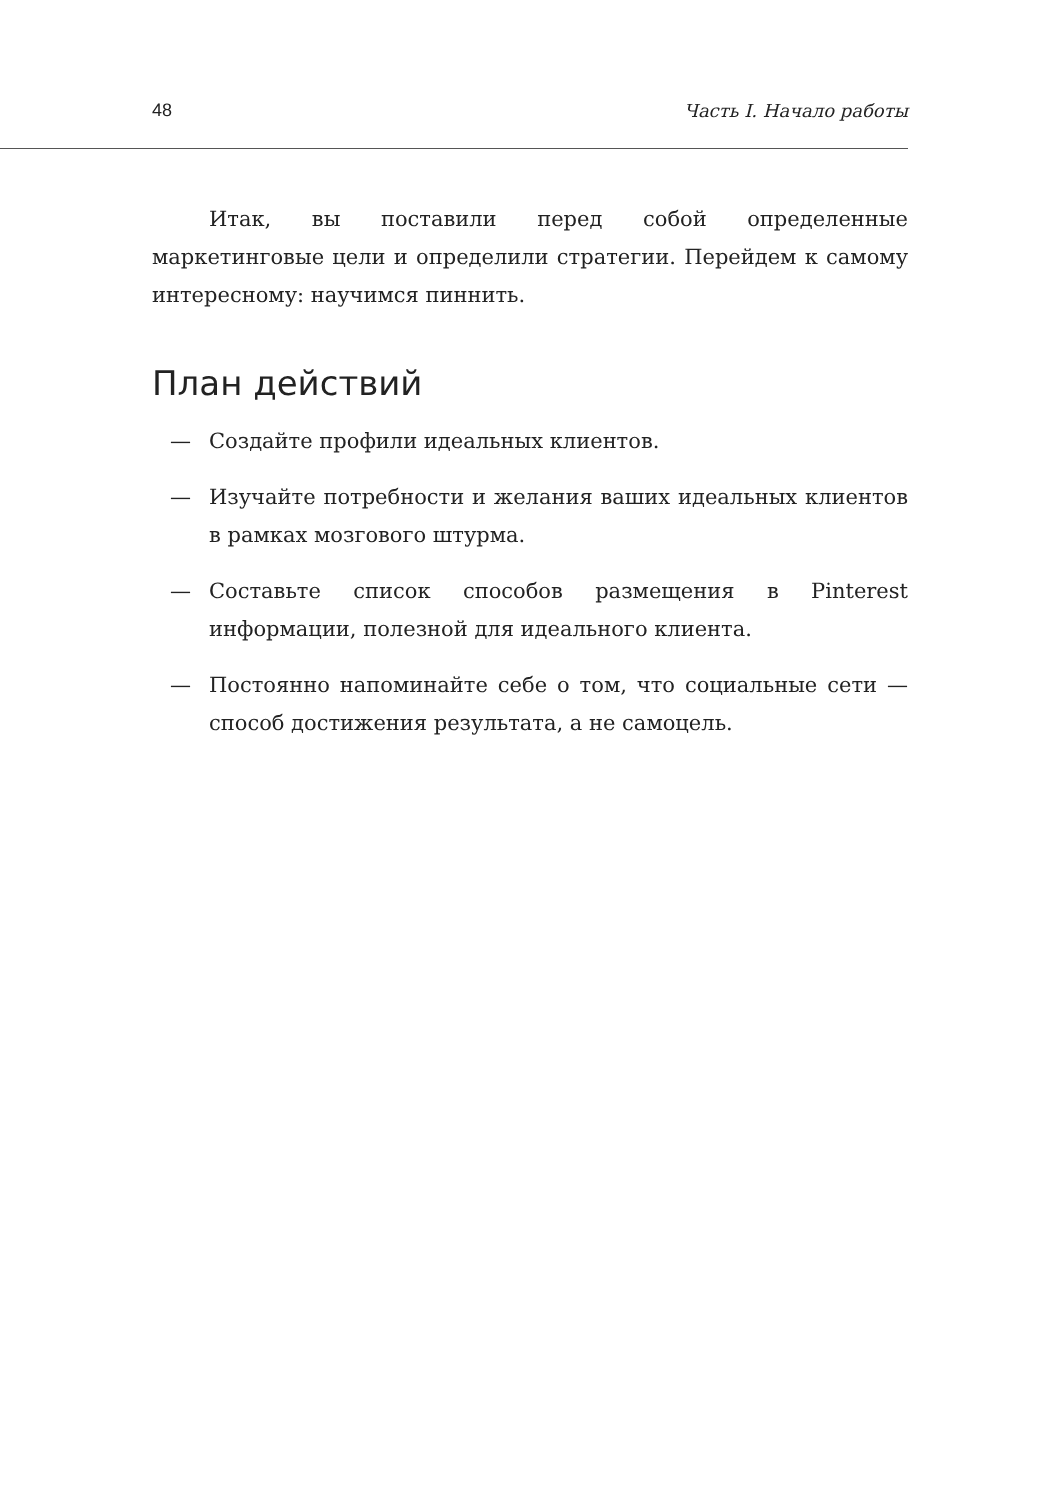48 Часть I. Начало работы
Итак, вы поставили перед собой определенные маркетинговые цели и определили стратегии. Перейдем к самому интересному: научимся пиннить.
План действий
— Создайте профили идеальных клиентов.
— Изучайте потребности и желания ваших идеальных клиентов в рамках мозгового штурма.
— Составьте список способов размещения в Pinterest информации, полезной для идеального клиента.
— Постоянно напоминайте себе о том, что социальные сети — способ достижения результата, а не самоцель.